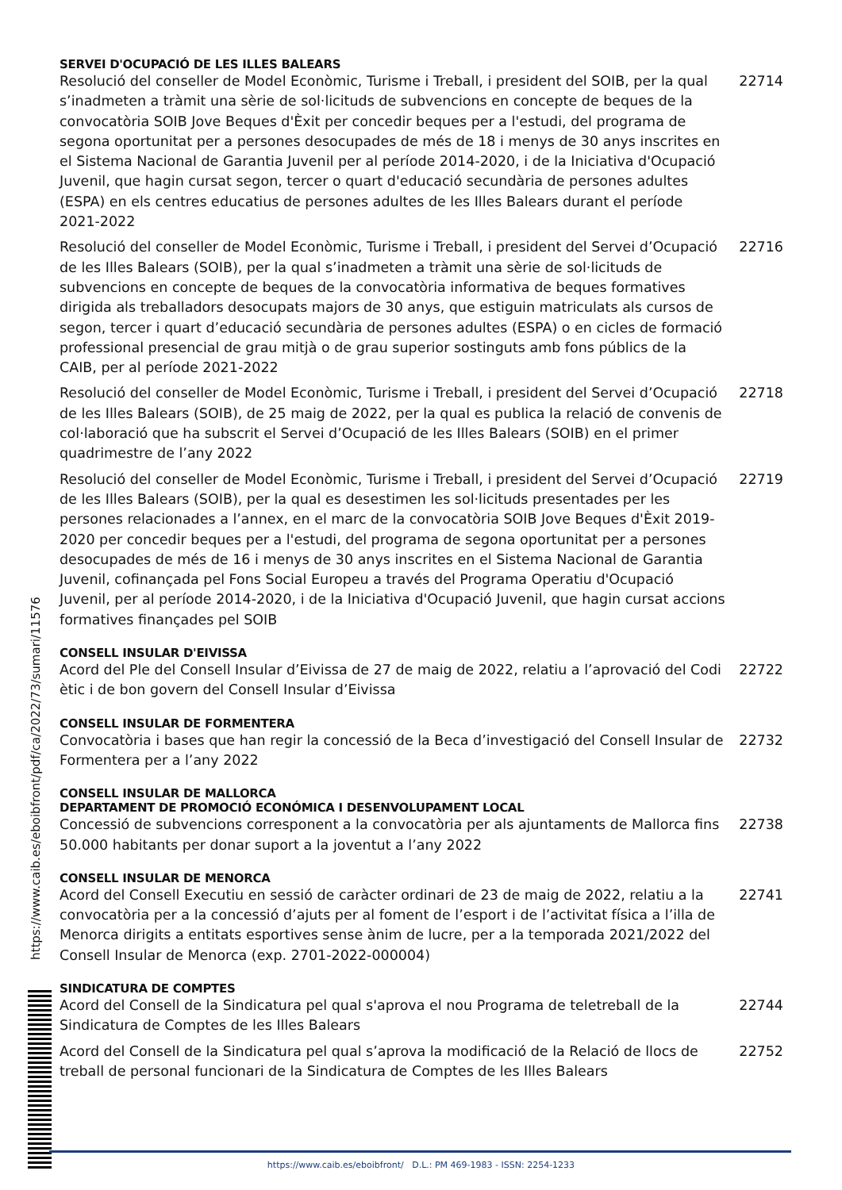SERVEI D'OCUPACIÓ DE LES ILLES BALEARS
Resolució del conseller de Model Econòmic, Turisme i Treball, i president del SOIB, per la qual s’inadmeten a tràmit una sèrie de sol·licituds de subvencions en concepte de beques de la convocatòria SOIB Jove Beques d'Èxit per concedir beques per a l'estudi, del programa de segona oportunitat per a persones desocupades de més de 18 i menys de 30 anys inscrites en el Sistema Nacional de Garantia Juvenil per al període 2014-2020, i de la Iniciativa d'Ocupació Juvenil, que hagin cursat segon, tercer o quart d'educació secundària de persones adultes (ESPA) en els centres educatius de persones adultes de les Illes Balears durant el període 2021-2022
22714
Resolució del conseller de Model Econòmic, Turisme i Treball, i president del Servei d’Ocupació de les Illes Balears (SOIB), per la qual s’inadmeten a tràmit una sèrie de sol·licituds de subvencions en concepte de beques de la convocatòria informativa de beques formatives dirigida als treballadors desocupats majors de 30 anys, que estiguin matriculats als cursos de segon, tercer i quart d’educació secundària de persones adultes (ESPA) o en cicles de formació professional presencial de grau mitjà o de grau superior sostinguts amb fons públics de la CAIB, per al període 2021-2022
22716
Resolució del conseller de Model Econòmic, Turisme i Treball, i president del Servei d’Ocupació de les Illes Balears (SOIB), de 25 maig de 2022, per la qual es publica la relació de convenis de col·laboració que ha subscrit el Servei d’Ocupació de les Illes Balears (SOIB) en el primer quadrimestre de l’any 2022
22718
Resolució del conseller de Model Econòmic, Turisme i Treball, i president del Servei d’Ocupació de les Illes Balears (SOIB), per la qual es desestimen les sol·licituds presentades per les persones relacionades a l’annex, en el marc de la convocatòria SOIB Jove Beques d'Èxit 2019-2020 per concedir beques per a l'estudi, del programa de segona oportunitat per a persones desocupades de més de 16 i menys de 30 anys inscrites en el Sistema Nacional de Garantia Juvenil, cofinançada pel Fons Social Europeu a través del Programa Operatiu d'Ocupació Juvenil, per al període 2014-2020, i de la Iniciativa d'Ocupació Juvenil, que hagin cursat accions formatives finançades pel SOIB
22719
CONSELL INSULAR D'EIVISSA
Acord del Ple del Consell Insular d’Eivissa de 27 de maig de 2022, relatiu a l’aprovació del Codi ètic i de bon govern del Consell Insular d’Eivissa
22722
CONSELL INSULAR DE FORMENTERA
Convocatòria i bases que han regir la concessió de la Beca d’investigació del Consell Insular de Formentera per a l’any 2022
22732
CONSELL INSULAR DE MALLORCA
DEPARTAMENT DE PROMOCIÓ ECONÓMICA I DESENVOLUPAMENT LOCAL
Concessió de subvencions corresponent a la convocatòria per als ajuntaments de Mallorca fins 50.000 habitants per donar suport a la joventut a l’any 2022
22738
CONSELL INSULAR DE MENORCA
Acord del Consell Executiu en sessió de caràcter ordinari de 23 de maig de 2022, relatiu a la convocatòria per a la concessió d’ajuts per al foment de l’esport i de l’activitat física a l’illa de Menorca dirigits a entitats esportives sense ànim de lucre, per a la temporada 2021/2022 del Consell Insular de Menorca (exp. 2701-2022-000004)
22741
SINDICATURA DE COMPTES
Acord del Consell de la Sindicatura pel qual s'aprova el nou Programa de teletreball de la Sindicatura de Comptes de les Illes Balears
22744
Acord del Consell de la Sindicatura pel qual s’aprova la modificació de la Relació de llocs de treball de personal funcionari de la Sindicatura de Comptes de les Illes Balears
22752
https://www.caib.es/eboibfront/pdf/ca/2022/73/sumari/11576
https://www.caib.es/eboibfront/ D.L.: PM 469-1983 - ISSN: 2254-1233